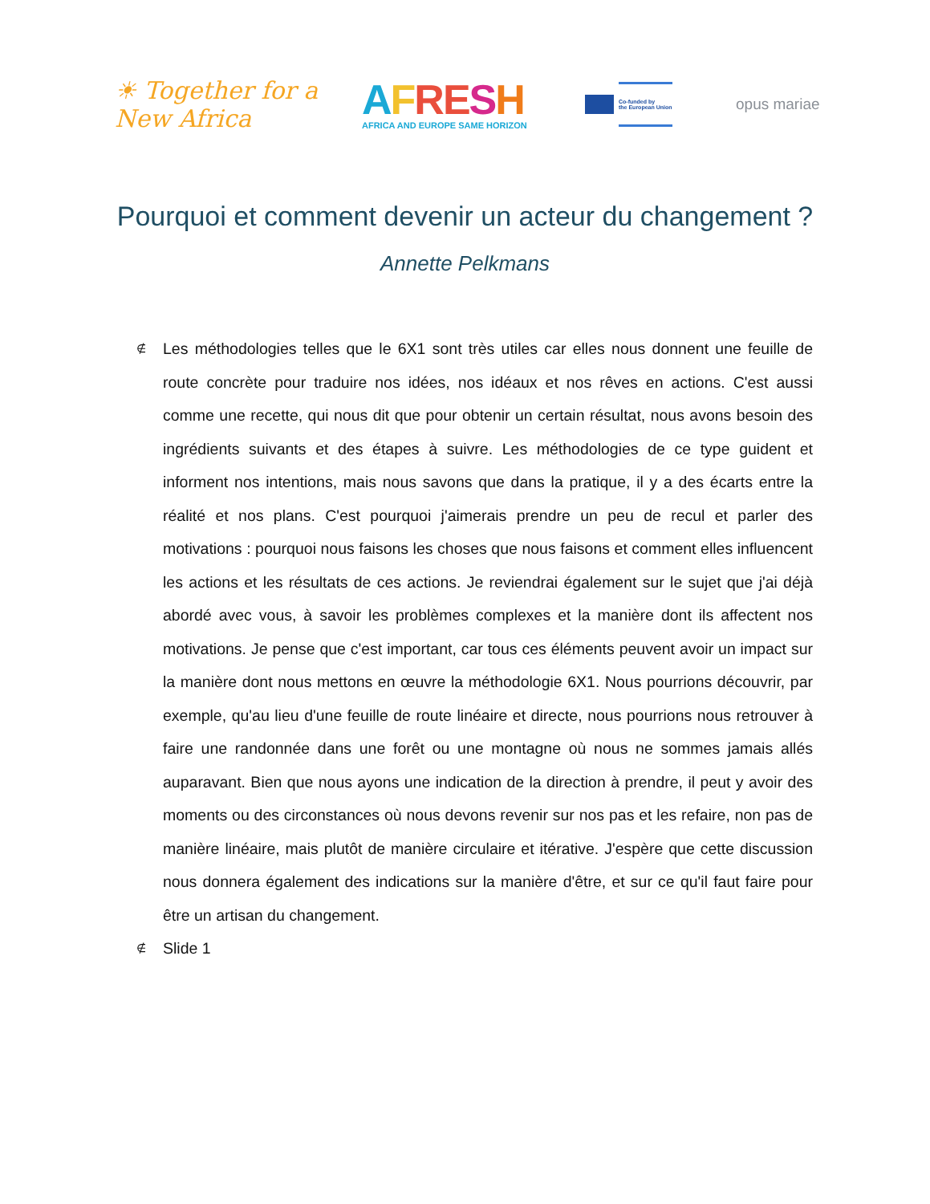☀ Together for a New Africa
AFRESH
AFRICA AND EUROPE SAME HORIZON
Co-funded by
the European Union
opus mariae
Pourquoi et comment devenir un acteur du changement ?
Annette Pelkmans
∉ Les méthodologies telles que le 6X1 sont très utiles car elles nous donnent une feuille de route concrète pour traduire nos idées, nos idéaux et nos rêves en actions. C'est aussi comme une recette, qui nous dit que pour obtenir un certain résultat, nous avons besoin des ingrédients suivants et des étapes à suivre. Les méthodologies de ce type guident et informent nos intentions, mais nous savons que dans la pratique, il y a des écarts entre la réalité et nos plans. C'est pourquoi j'aimerais prendre un peu de recul et parler des motivations : pourquoi nous faisons les choses que nous faisons et comment elles influencent les actions et les résultats de ces actions. Je reviendrai également sur le sujet que j'ai déjà abordé avec vous, à savoir les problèmes complexes et la manière dont ils affectent nos motivations. Je pense que c'est important, car tous ces éléments peuvent avoir un impact sur la manière dont nous mettons en œuvre la méthodologie 6X1. Nous pourrions découvrir, par exemple, qu'au lieu d'une feuille de route linéaire et directe, nous pourrions nous retrouver à faire une randonnée dans une forêt ou une montagne où nous ne sommes jamais allés auparavant. Bien que nous ayons une indication de la direction à prendre, il peut y avoir des moments ou des circonstances où nous devons revenir sur nos pas et les refaire, non pas de manière linéaire, mais plutôt de manière circulaire et itérative. J'espère que cette discussion nous donnera également des indications sur la manière d'être, et sur ce qu'il faut faire pour être un artisan du changement.
∉ Slide 1